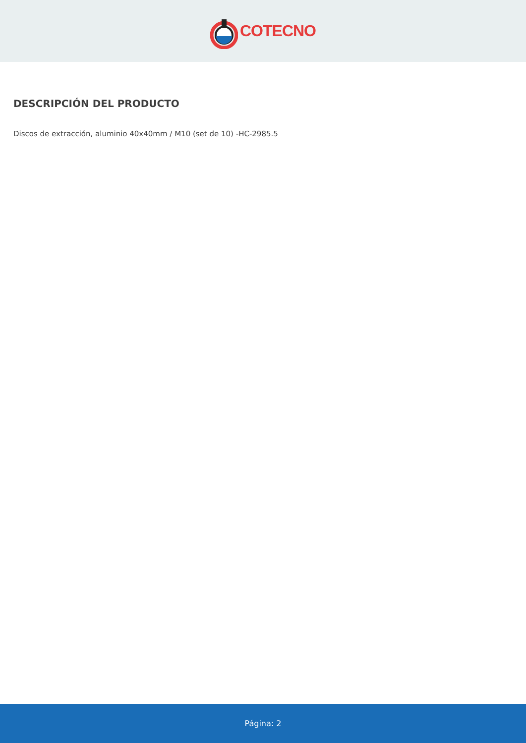COTECNO
DESCRIPCIÓN DEL PRODUCTO
Discos de extracción, aluminio 40x40mm / M10 (set de 10) -HC-2985.5
Página: 2